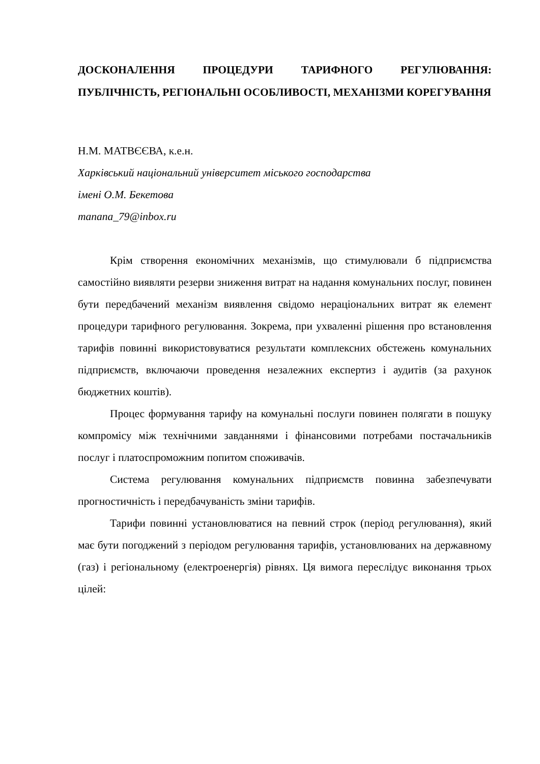ДОСКОНАЛЕННЯ ПРОЦЕДУРИ ТАРИФНОГО РЕГУЛЮВАННЯ: ПУБЛІЧНІСТЬ, РЕГІОНАЛЬНІ ОСОБЛИВОСТІ, МЕХАНІЗМИ КОРЕГУВАННЯ
Н.М. МАТВЄЄВА, к.е.н.
Харківський національний університет міського господарства
імені О.М. Бекетова
manana_79@inbox.ru
Крім створення економічних механізмів, що стимулювали б підприємства самостійно виявляти резерви зниження витрат на надання комунальних послуг, повинен бути передбачений механізм виявлення свідомо нераціональних витрат як елемент процедури тарифного регулювання. Зокрема, при ухваленні рішення про встановлення тарифів повинні використовуватися результати комплексних обстежень комунальних підприємств, включаючи проведення незалежних експертиз і аудитів (за рахунок бюджетних коштів).
Процес формування тарифу на комунальні послуги повинен полягати в пошуку компромісу між технічними завданнями і фінансовими потребами постачальників послуг і платоспроможним попитом споживачів.
Система регулювання комунальних підприємств повинна забезпечувати прогностичність і передбачуваність зміни тарифів.
Тарифи повинні установлюватися на певний строк (період регулювання), який має бути погоджений з періодом регулювання тарифів, установлюваних на державному (газ) і регіональному (електроенергія) рівнях. Ця вимога переслідує виконання трьох цілей: